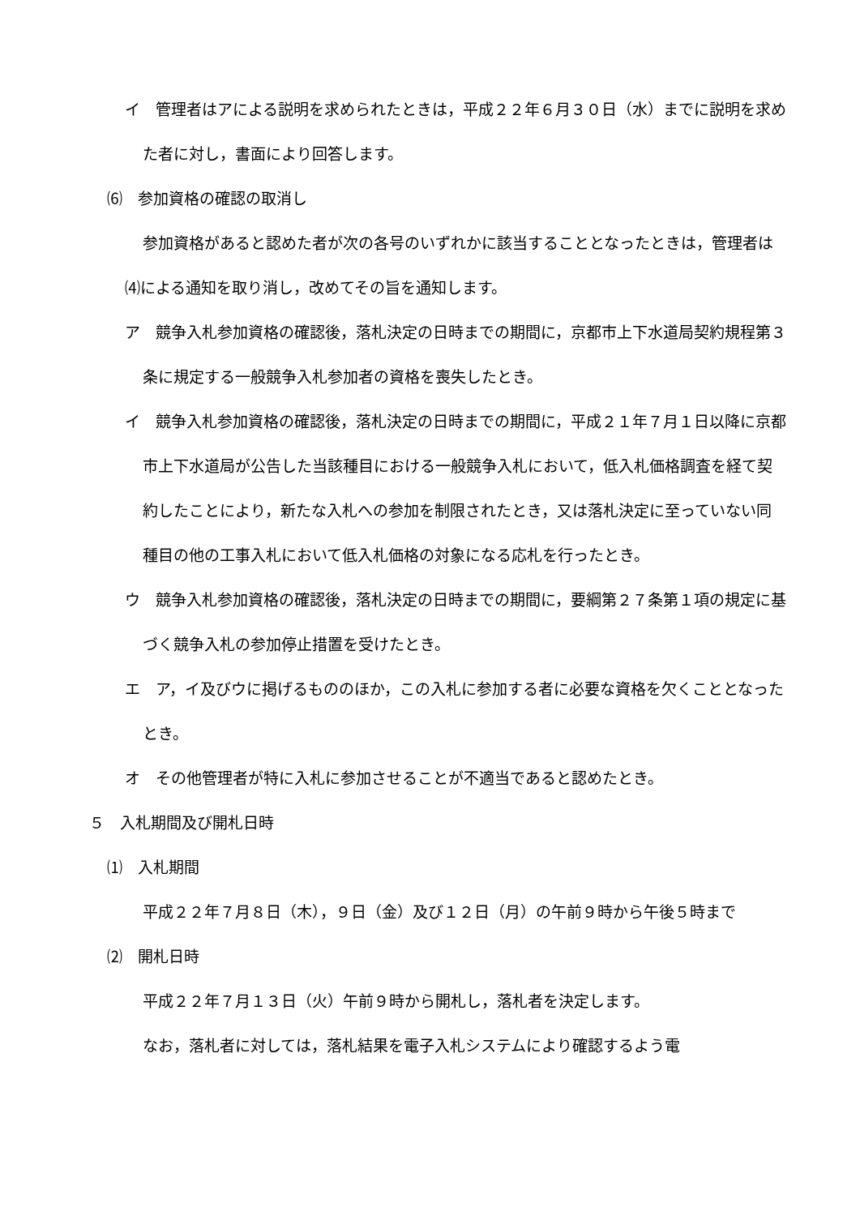イ　管理者はアによる説明を求められたときは，平成２２年６月３０日（水）までに説明を求めた者に対し，書面により回答します。
⑹　参加資格の確認の取消し
参加資格があると認めた者が次の各号のいずれかに該当することとなったときは，管理者は⑷による通知を取り消し，改めてその旨を通知します。
ア　競争入札参加資格の確認後，落札決定の日時までの期間に，京都市上下水道局契約規程第３条に規定する一般競争入札参加者の資格を喪失したとき。
イ　競争入札参加資格の確認後，落札決定の日時までの期間に，平成２１年７月１日以降に京都市上下水道局が公告した当該種目における一般競争入札において，低入札価格調査を経て契約したことにより，新たな入札への参加を制限されたとき，又は落札決定に至っていない同種目の他の工事入札において低入札価格の対象になる応札を行ったとき。
ウ　競争入札参加資格の確認後，落札決定の日時までの期間に，要綱第２７条第１項の規定に基づく競争入札の参加停止措置を受けたとき。
エ　ア，イ及びウに掲げるもののほか，この入札に参加する者に必要な資格を欠くこととなったとき。
オ　その他管理者が特に入札に参加させることが不適当であると認めたとき。
５　入札期間及び開札日時
⑴　入札期間
平成２２年７月８日（木），９日（金）及び１２日（月）の午前９時から午後５時まで
⑵　開札日時
平成２２年７月１３日（火）午前９時から開札し，落札者を決定します。
なお，落札者に対しては，落札結果を電子入札システムにより確認するよう電